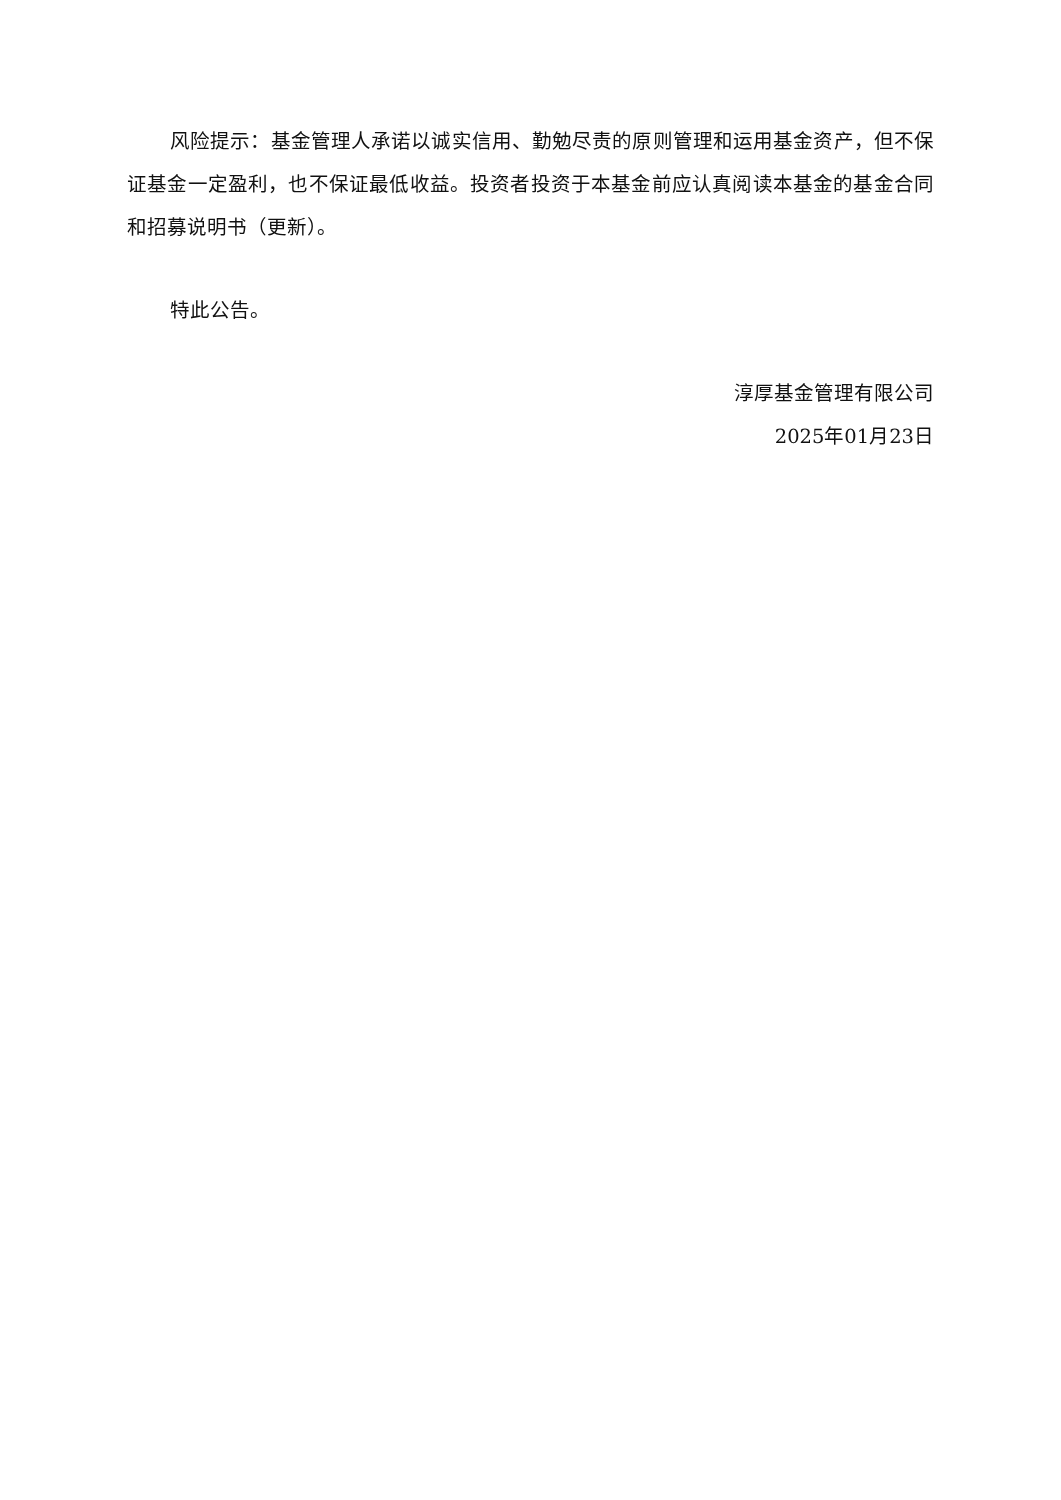风险提示：基金管理人承诺以诚实信用、勤勉尽责的原则管理和运用基金资产，但不保证基金一定盈利，也不保证最低收益。投资者投资于本基金前应认真阅读本基金的基金合同和招募说明书（更新）。
特此公告。
淳厚基金管理有限公司
2025年01月23日